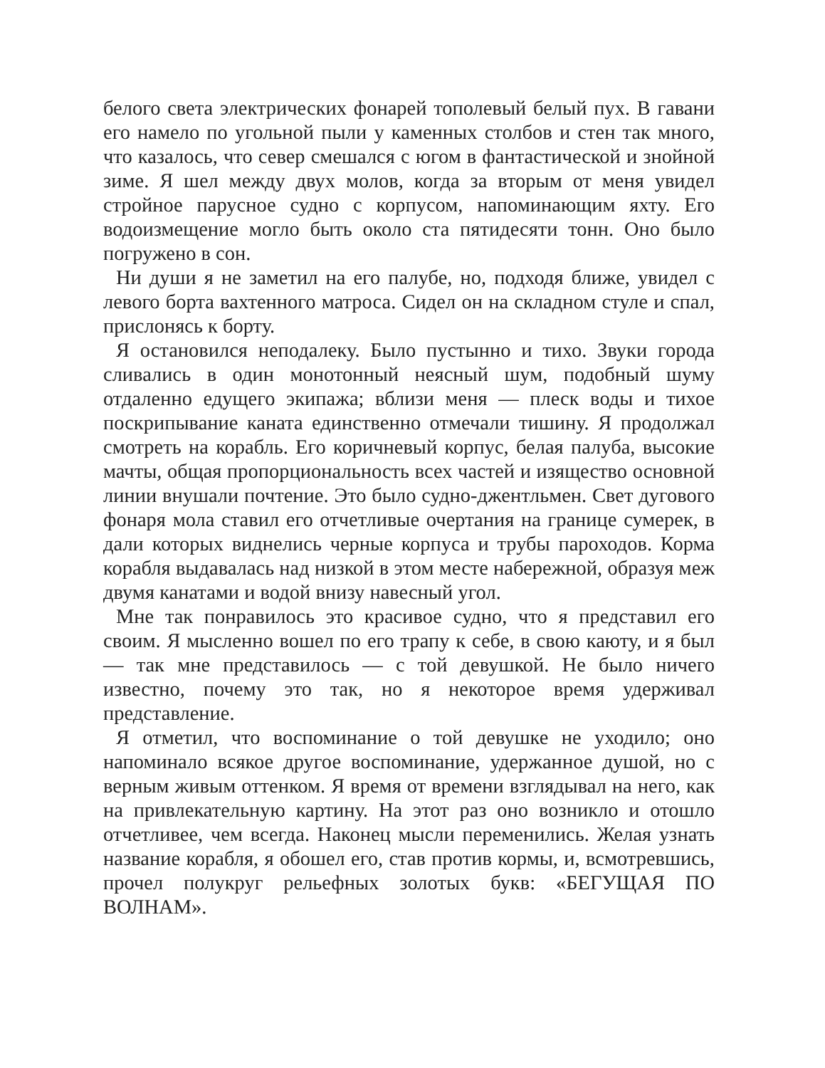белого света электрических фонарей тополевый белый пух. В гавани его намело по угольной пыли у каменных столбов и стен так много, что казалось, что север смешался с югом в фантастической и знойной зиме. Я шел между двух молов, когда за вторым от меня увидел стройное парусное судно с корпусом, напоминающим яхту. Его водоизмещение могло быть около ста пятидесяти тонн. Оно было погружено в сон.
Ни души я не заметил на его палубе, но, подходя ближе, увидел с левого борта вахтенного матроса. Сидел он на складном стуле и спал, прислонясь к борту.
Я остановился неподалеку. Было пустынно и тихо. Звуки города сливались в один монотонный неясный шум, подобный шуму отдаленно едущего экипажа; вблизи меня — плеск воды и тихое поскрипывание каната единственно отмечали тишину. Я продолжал смотреть на корабль. Его коричневый корпус, белая палуба, высокие мачты, общая пропорциональность всех частей и изящество основной линии внушали почтение. Это было судно-джентльмен. Свет дугового фонаря мола ставил его отчетливые очертания на границе сумерек, в дали которых виднелись черные корпуса и трубы пароходов. Корма корабля выдавалась над низкой в этом месте набережной, образуя меж двумя канатами и водой внизу навесный угол.
Мне так понравилось это красивое судно, что я представил его своим. Я мысленно вошел по его трапу к себе, в свою каюту, и я был — так мне представилось — с той девушкой. Не было ничего известно, почему это так, но я некоторое время удерживал представление.
Я отметил, что воспоминание о той девушке не уходило; оно напоминало всякое другое воспоминание, удержанное душой, но с верным живым оттенком. Я время от времени взглядывал на него, как на привлекательную картину. На этот раз оно возникло и отошло отчетливее, чем всегда. Наконец мысли переменились. Желая узнать название корабля, я обошел его, став против кормы, и, всмотревшись, прочел полукруг рельефных золотых букв: «БЕГУЩАЯ ПО ВОЛНАМ».